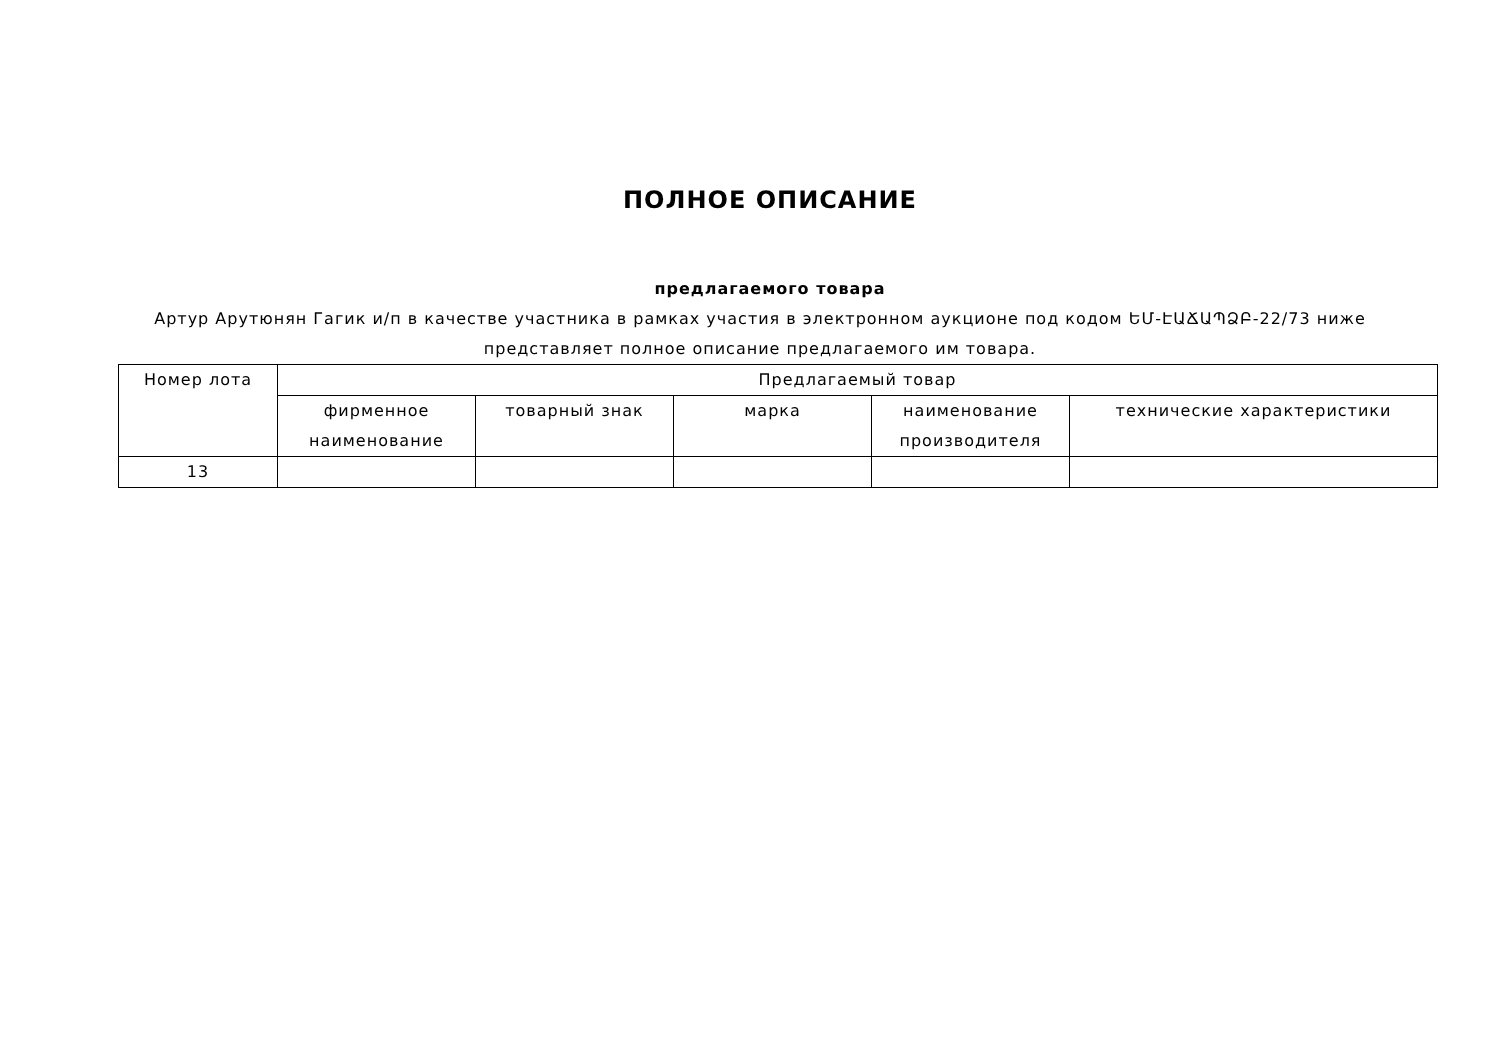ПОЛНОЕ ОПИСАНИЕ
предлагаемого товара
Артур Арутюнян Гагик и/п в качестве участника в рамках участия в электронном аукционе под кодом ԵՄ-ԷԱՃԱՊՁԲ-22/73 ниже представляет полное описание предлагаемого им товара.
| Номер лота | Предлагаемый товар | | | | |
| --- | --- | --- | --- | --- | --- |
| | фирменное наименование | товарный знак | марка | наименование производителя | технические характеристики |
| 13 | | | | | |